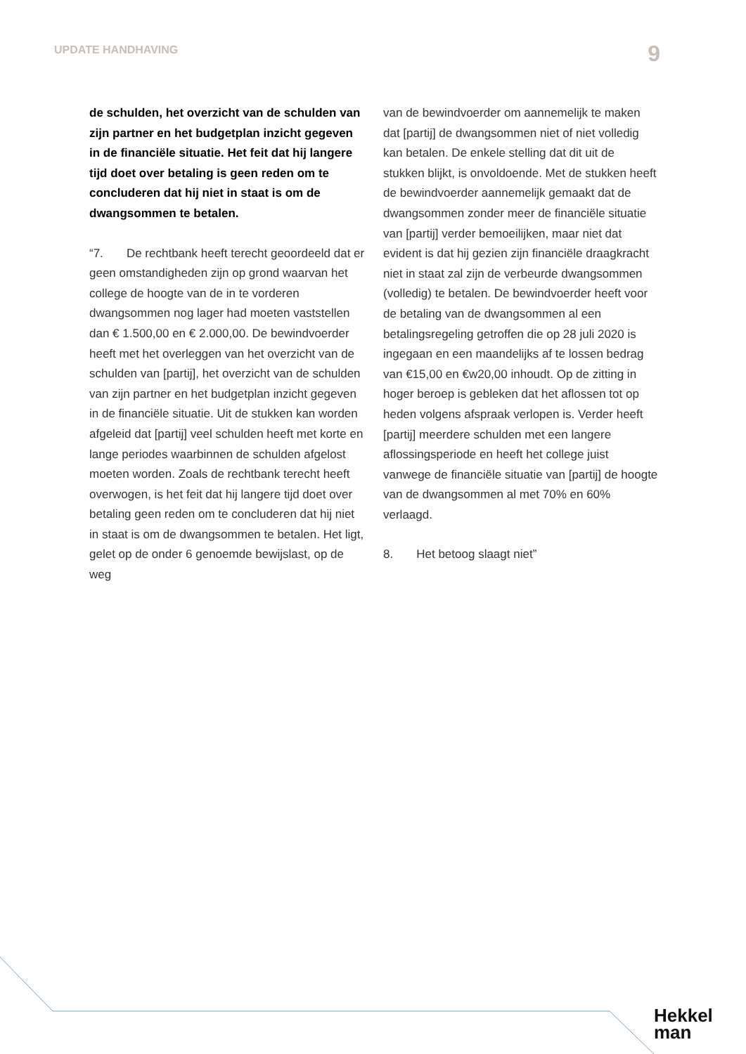UPDATE HANDHAVING 9
de schulden, het overzicht van de schulden van zijn partner en het budgetplan inzicht gegeven in de financiële situatie. Het feit dat hij langere tijd doet over betaling is geen reden om te concluderen dat hij niet in staat is om de dwangsommen te betalen.
“7. De rechtbank heeft terecht geoordeeld dat er geen omstandigheden zijn op grond waarvan het college de hoogte van de in te vorderen dwangsommen nog lager had moeten vaststellen dan € 1.500,00 en € 2.000,00. De bewindvoerder heeft met het overleggen van het overzicht van de schulden van [partij], het overzicht van de schulden van zijn partner en het budgetplan inzicht gegeven in de financiële situatie. Uit de stukken kan worden afgeleid dat [partij] veel schulden heeft met korte en lange periodes waarbinnen de schulden afgelost moeten worden. Zoals de rechtbank terecht heeft overwogen, is het feit dat hij langere tijd doet over betaling geen reden om te concluderen dat hij niet in staat is om de dwangsommen te betalen. Het ligt, gelet op de onder 6 genoemde bewijslast, op de weg
van de bewindvoerder om aannemelijk te maken dat [partij] de dwangsommen niet of niet volledig kan betalen. De enkele stelling dat dit uit de stukken blijkt, is onvoldoende. Met de stukken heeft de bewindvoerder aannemelijk gemaakt dat de dwangsommen zonder meer de financiële situatie van [partij] verder bemoeilijken, maar niet dat evident is dat hij gezien zijn financiële draagkracht niet in staat zal zijn de verbeurde dwangsommen (volledig) te betalen. De bewindvoerder heeft voor de betaling van de dwangsommen al een betalingsregeling getroffen die op 28 juli 2020 is ingegaan en een maandelijks af te lossen bedrag van €15,00 en €w20,00 inhoudt. Op de zitting in hoger beroep is gebleken dat het aflossen tot op heden volgens afspraak verlopen is. Verder heeft [partij] meerdere schulden met een langere aflossingsperiode en heeft het college juist vanwege de financiële situatie van [partij] de hoogte van de dwangsommen al met 70% en 60% verlaagd.
8. Het betoog slaagt niet”
Hekkel
man